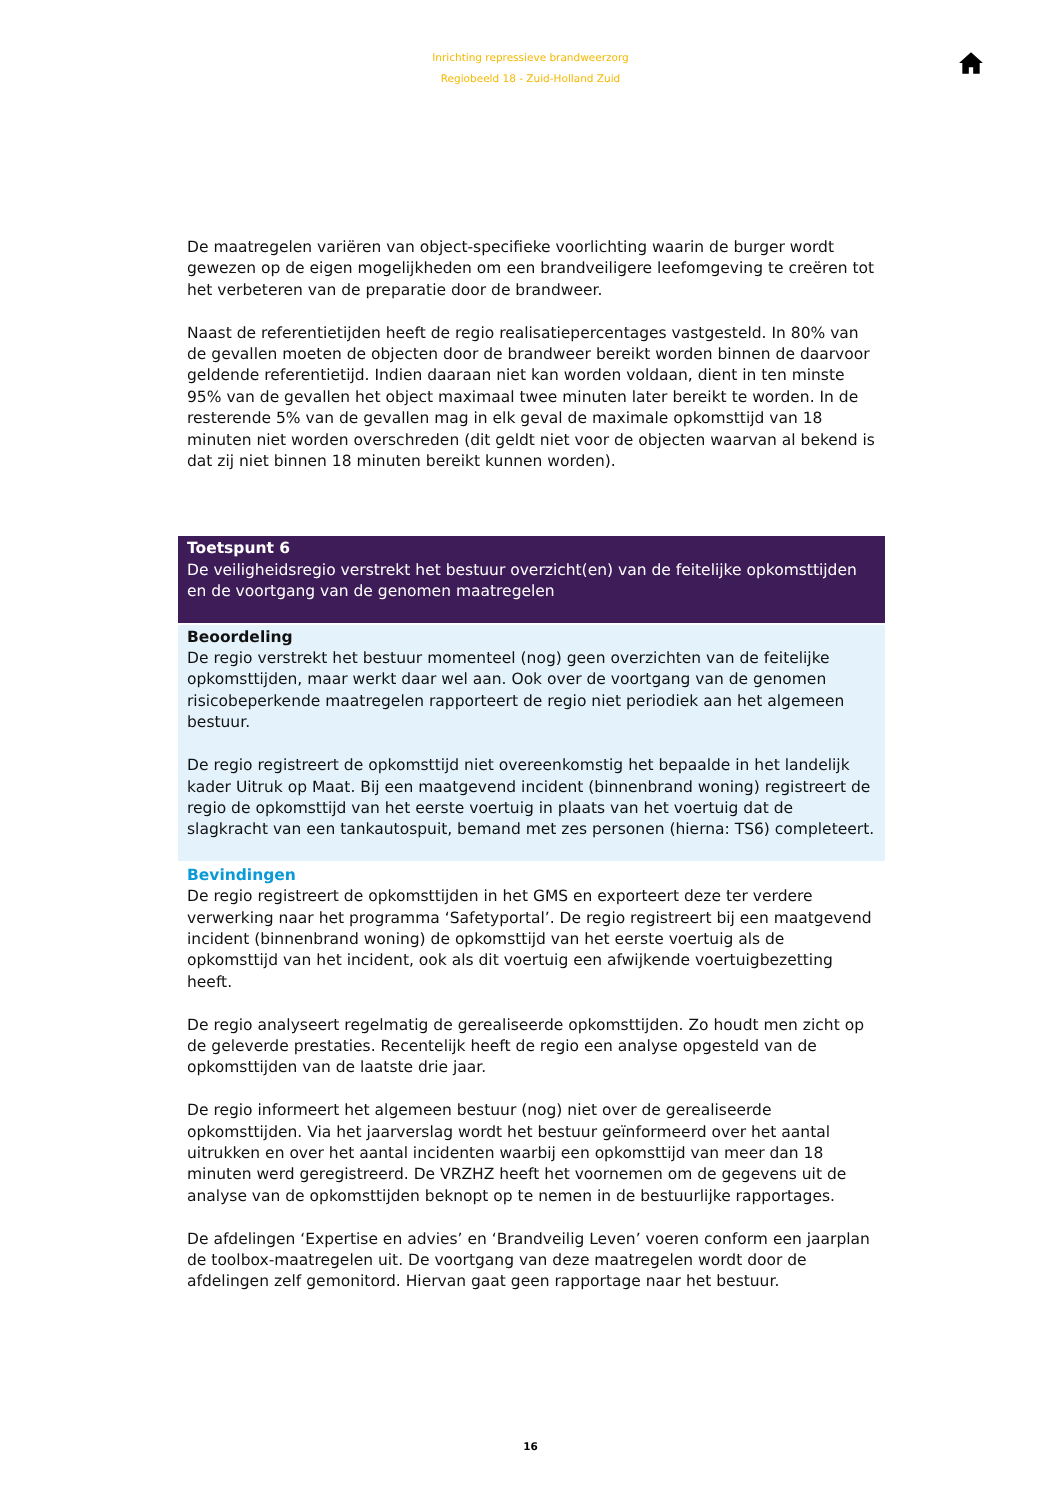Inrichting repressieve brandweerzorg
Regiobeeld 18 - Zuid-Holland Zuid
De maatregelen variëren van object-specifieke voorlichting waarin de burger wordt gewezen op de eigen mogelijkheden om een brandveiligere leefomgeving te creëren tot het verbeteren van de preparatie door de brandweer.
Naast de referentietijden heeft de regio realisatiepercentages vastgesteld. In 80% van de gevallen moeten de objecten door de brandweer bereikt worden binnen de daarvoor geldende referentietijd. Indien daaraan niet kan worden voldaan, dient in ten minste 95% van de gevallen het object maximaal twee minuten later bereikt te worden. In de resterende 5% van de gevallen mag in elk geval de maximale opkomsttijd van 18 minuten niet worden overschreden (dit geldt niet voor de objecten waarvan al bekend is dat zij niet binnen 18 minuten bereikt kunnen worden).
Toetspunt 6
De veiligheidsregio verstrekt het bestuur overzicht(en) van de feitelijke opkomsttijden en de voortgang van de genomen maatregelen
Beoordeling
De regio verstrekt het bestuur momenteel (nog) geen overzichten van de feitelijke opkomsttijden, maar werkt daar wel aan. Ook over de voortgang van de genomen risicobeperkende maatregelen rapporteert de regio niet periodiek aan het algemeen bestuur.
De regio registreert de opkomsttijd niet overeenkomstig het bepaalde in het landelijk kader Uitruk op Maat. Bij een maatgevend incident (binnenbrand woning) registreert de regio de opkomsttijd van het eerste voertuig in plaats van het voertuig dat de slagkracht van een tankautospuit, bemand met zes personen (hierna: TS6) completeert.
Bevindingen
De regio registreert de opkomsttijden in het GMS en exporteert deze ter verdere verwerking naar het programma ‘Safetyportal’. De regio registreert bij een maatgevend incident (binnenbrand woning) de opkomsttijd van het eerste voertuig als de opkomsttijd van het incident, ook als dit voertuig een afwijkende voertuigbezetting heeft.
De regio analyseert regelmatig de gerealiseerde opkomsttijden. Zo houdt men zicht op de geleverde prestaties. Recentelijk heeft de regio een analyse opgesteld van de opkomsttijden van de laatste drie jaar.
De regio informeert het algemeen bestuur (nog) niet over de gerealiseerde opkomsttijden. Via het jaarverslag wordt het bestuur geïnformeerd over het aantal uitrukken en over het aantal incidenten waarbij een opkomsttijd van meer dan 18 minuten werd geregistreerd. De VRZHZ heeft het voornemen om de gegevens uit de analyse van de opkomsttijden beknopt op te nemen in de bestuurlijke rapportages.
De afdelingen ‘Expertise en advies’ en ‘Brandveilig Leven’ voeren conform een jaarplan de toolbox-maatregelen uit. De voortgang van deze maatregelen wordt door de afdelingen zelf gemonitord. Hiervan gaat geen rapportage naar het bestuur.
16